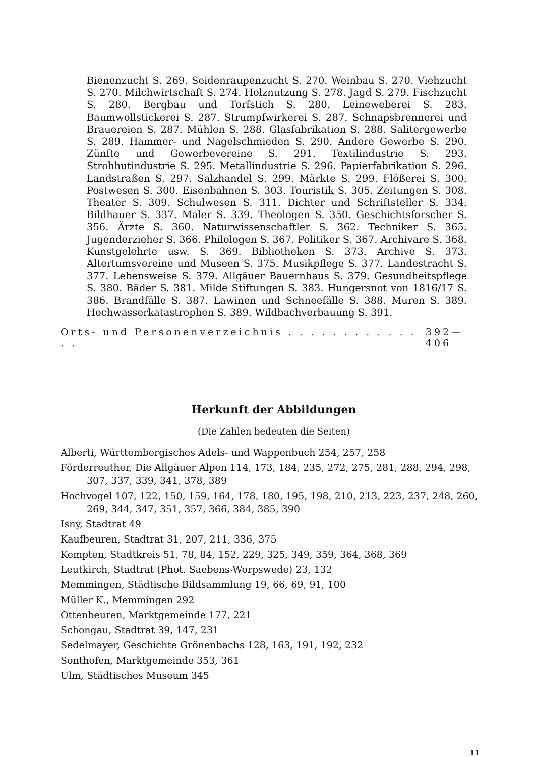Bienenzucht S. 269. Seidenraupenzucht S. 270. Weinbau S. 270. Viehzucht S. 270. Milchwirtschaft S. 274. Holznutzung S. 278. Jagd S. 279. Fischzucht S. 280. Bergbau und Torfstich S. 280. Leineweberei S. 283. Baumwollstickerei S. 287. Strumpfwirkerei S. 287. Schnapsbrennerei und Brauereien S. 287. Mühlen S. 288. Glasfabrikation S. 288. Salitergewerbe S. 289. Hammer- und Nagelschmieden S. 290. Andere Gewerbe S. 290. Zünfte und Gewerbevereine S. 291. Textilindustrie S. 293. Strohhutindustrie S. 295. Metallindustrie S. 296. Papierfabrikation S. 296. Landstraßen S. 297. Salzhandel S. 299. Märkte S. 299. Flößerei S. 300. Postwesen S. 300. Eisenbahnen S. 303. Touristik S. 305. Zeitungen S. 308. Theater S. 309. Schulwesen S. 311. Dichter und Schriftsteller S. 334. Bildhauer S. 337. Maler S. 339. Theologen S. 350. Geschichtsforscher S. 356. Ärzte S. 360. Naturwissenschaftler S. 362. Techniker S. 365. Jugenderzieher S. 366. Philologen S. 367. Politiker S. 367. Archivare S. 368. Kunstgelehrte usw. S. 369. Bibliotheken S. 373. Archive S. 373. Altertumsvereine und Museen S. 375. Musikpflege S. 377. Landestracht S. 377. Lebensweise S. 379. Allgäuer Bauernhaus S. 379. Gesundheitspflege S. 380. Bäder S. 381. Milde Stiftungen S. 383. Hungersnot von 1816/17 S. 386. Brandfälle S. 387. Lawinen und Schneefälle S. 388. Muren S. 389. Hochwasserkatastrophen S. 389. Wildbachverbauung S. 391.
Orts- und Personenverzeichnis . . . . . . . . . . . . . . 392—406
Herkunft der Abbildungen
(Die Zahlen bedeuten die Seiten)
Alberti, Württembergisches Adels- und Wappenbuch 254, 257, 258
Förderreuther, Die Allgäuer Alpen 114, 173, 184, 235, 272, 275, 281, 288, 294, 298, 307, 337, 339, 341, 378, 389
Hochvogel 107, 122, 150, 159, 164, 178, 180, 195, 198, 210, 213, 223, 237, 248, 260, 269, 344, 347, 351, 357, 366, 384, 385, 390
Isny, Stadtrat 49
Kaufbeuren, Stadtrat 31, 207, 211, 336, 375
Kempten, Stadtkreis 51, 78, 84, 152, 229, 325, 349, 359, 364, 368, 369
Leutkirch, Stadtrat (Phot. Saebens-Worpswede) 23, 132
Memmingen, Städtische Bildsammlung 19, 66, 69, 91, 100
Müller K., Memmingen 292
Ottenbeuren, Marktgemeinde 177, 221
Schongau, Stadtrat 39, 147, 231
Sedelmayer, Geschichte Grönenbachs 128, 163, 191, 192, 232
Sonthofen, Marktgemeinde 353, 361
Ulm, Städtisches Museum 345
11